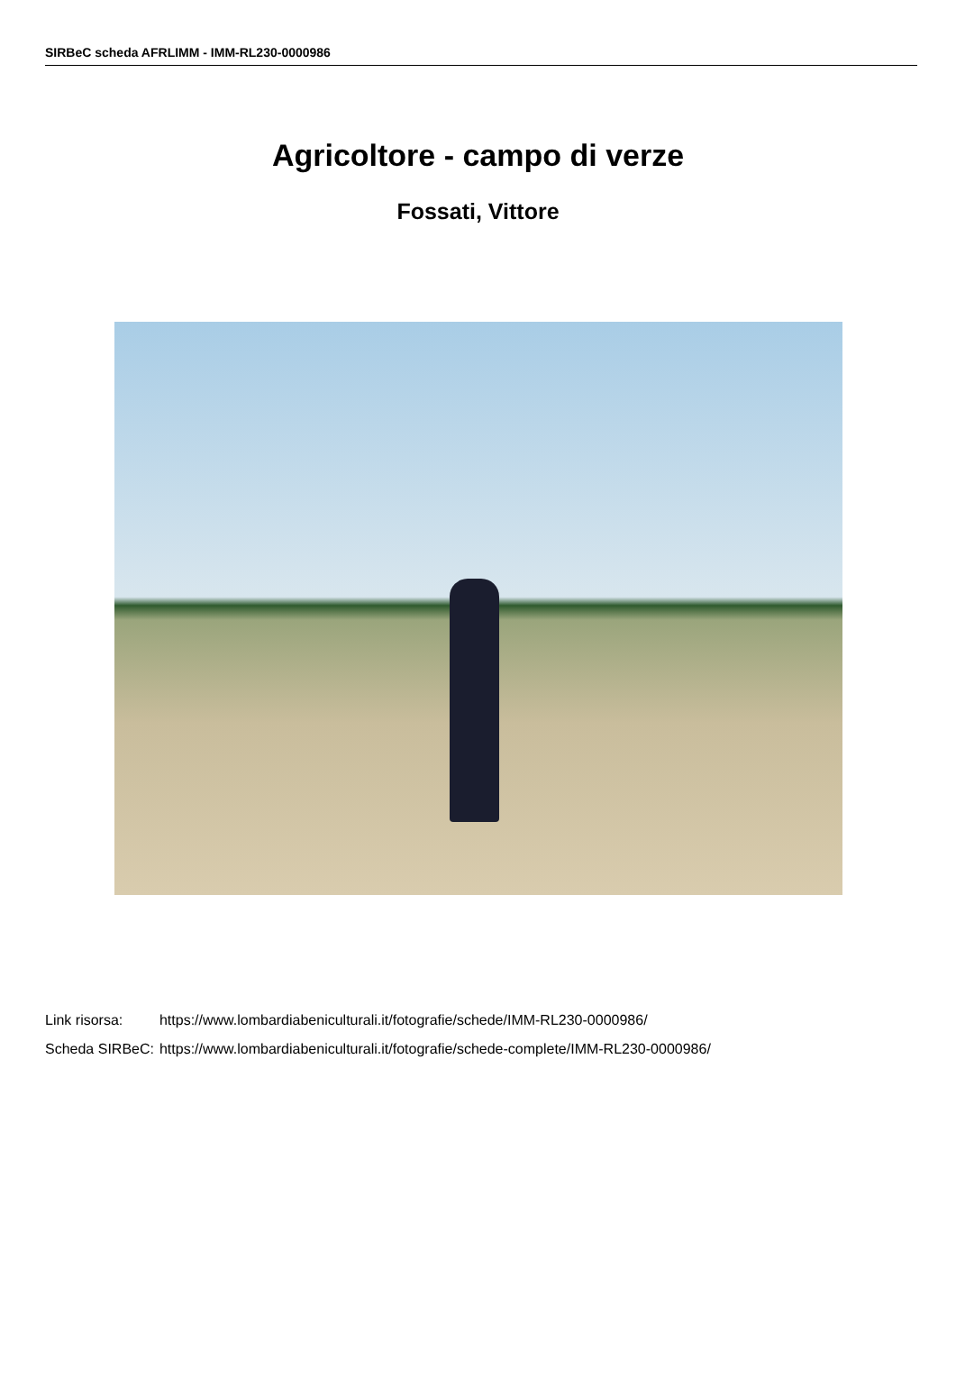SIRBeC scheda AFRLIMM - IMM-RL230-0000986
Agricoltore - campo di verze
Fossati, Vittore
| Link risorsa: | https://www.lombardiabeniculturali.it/fotografie/schede/IMM-RL230-0000986/ |
| Scheda SIRBeC: | https://www.lombardiabeniculturali.it/fotografie/schede-complete/IMM-RL230-0000986/ |